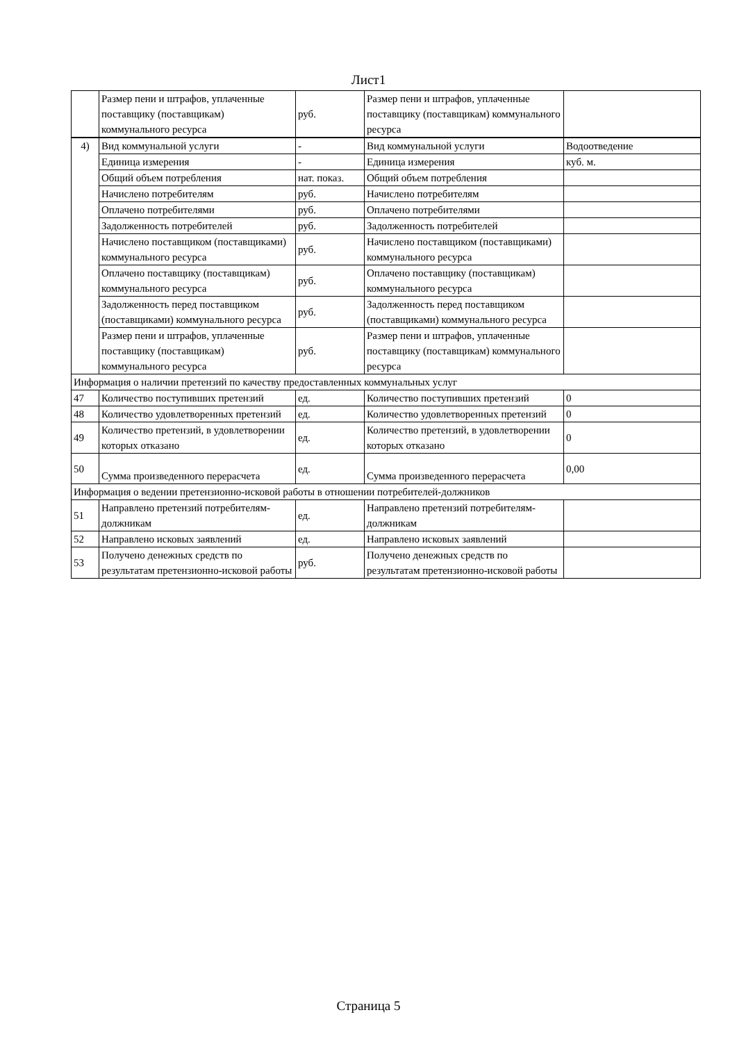Лист1
| | Размер пени и штрафов, уплаченные поставщику (поставщикам) коммунального ресурса | руб. | Размер пени и штрафов, уплаченные поставщику (поставщикам) коммунального ресурса | |
| 4) | Вид коммунальной услуги | - | Вид коммунальной услуги | Водоотведение |
| | Единица измерения | - | Единица измерения | куб. м. |
| | Общий объем потребления | нат. показ. | Общий объем потребления | |
| | Начислено потребителям | руб. | Начислено потребителям | |
| | Оплачено потребителями | руб. | Оплачено потребителями | |
| | Задолженность потребителей | руб. | Задолженность потребителей | |
| | Начислено поставщиком (поставщиками) коммунального ресурса | руб. | Начислено поставщиком (поставщиками) коммунального ресурса | |
| | Оплачено поставщику (поставщикам) коммунального ресурса | руб. | Оплачено поставщику (поставщикам) коммунального ресурса | |
| | Задолженность перед поставщиком (поставщиками) коммунального ресурса | руб. | Задолженность перед поставщиком (поставщиками) коммунального ресурса | |
| | Размер пени и штрафов, уплаченные поставщику (поставщикам) коммунального ресурса | руб. | Размер пени и штрафов, уплаченные поставщику (поставщикам) коммунального ресурса | |
| Информация о наличии претензий по качеству предоставленных коммунальных услуг | | | | |
| 47 | Количество поступивших претензий | ед. | Количество поступивших претензий | 0 |
| 48 | Количество удовлетворенных претензий | ед. | Количество удовлетворенных претензий | 0 |
| 49 | Количество претензий, в удовлетворении которых отказано | ед. | Количество претензий, в удовлетворении которых отказано | 0 |
| 50 | Сумма произведенного перерасчета | ед. | Сумма произведенного перерасчета | 0,00 |
| Информация о ведении претензионно-исковой работы в отношении потребителей-должников | | | | |
| 51 | Направлено претензий потребителям-должникам | ед. | Направлено претензий потребителям-должникам | |
| 52 | Направлено исковых заявлений | ед. | Направлено исковых заявлений | |
| 53 | Получено денежных средств по результатам претензионно-исковой работы | руб. | Получено денежных средств по результатам претензионно-исковой работы | |
Страница 5